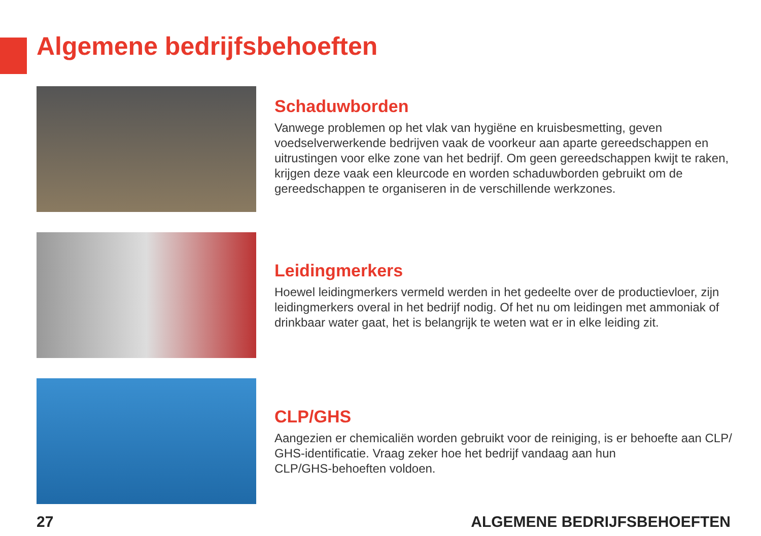Algemene bedrijfsbehoeften
Schaduwborden
Vanwege problemen op het vlak van hygiëne en kruisbesmetting, geven voedselverwerkende bedrijven vaak de voorkeur aan aparte gereedschappen en uitrustingen voor elke zone van het bedrijf. Om geen gereedschappen kwijt te raken, krijgen deze vaak een kleurcode en worden schaduwborden gebruikt om de gereedschappen te organiseren in de verschillende werkzones.
Leidingmerkers
Hoewel leidingmerkers vermeld werden in het gedeelte over de productievloer, zijn leidingmerkers overal in het bedrijf nodig. Of het nu om leidingen met ammoniak of drinkbaar water gaat, het is belangrijk te weten wat er in elke leiding zit.
CLP/GHS
Aangezien er chemicaliën worden gebruikt voor de reiniging, is er behoefte aan CLP/
GHS-identificatie. Vraag zeker hoe het bedrijf vandaag aan hun
CLP/GHS-behoeften voldoen.
27 ALGEMENE BEDRIJFSBEHOEFTEN